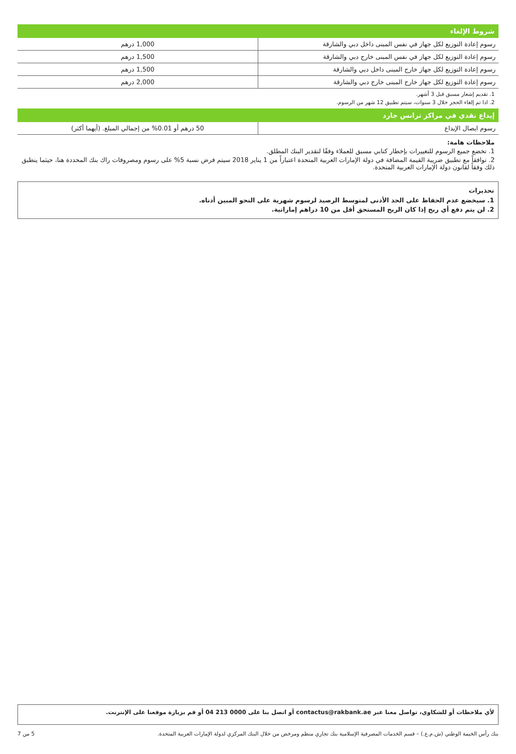شروط الإلغاء
| رسوم إعادة التوزيع لكل جهاز في نفس المبنى داخل دبي والشارقة | 1,000 درهم |
| رسوم إعادة التوزيع لكل جهاز في نفس المبنى خارج دبي والشارقة | 1,500 درهم |
| رسوم إعادة التوزيع لكل جهاز خارج المبنى داخل دبي والشارقة | 1,500 درهم |
| رسوم إعادة التوزيع لكل جهاز خارج المبنى خارج دبي والشارقة | 2,000 درهم |
1. تقديم إشعار مسبق قبل 3 أشهر.
2. اذا تم إلغاء الحجز خلال 3 سنوات، سيتم تطبيق 12 شهر من الرسوم.
إيداع نقدي في مراكز ترانس جارد
| رسوم ايصال الإيداع | 50 درهم أو 0.01% من إجمالي المبلغ. (أيهما أكثر) |
ملاحظات هامة:
1. تخضع جميع الرسوم للتغييرات بإخطار كتابي مسبق للعملاء وفقًا لتقدير البنك المطلق.
2. توافقاً مع تطبيق ضريبة القيمة المضافة في دولة الإمارات العربية المتحدة اعتباراً من 1 يناير 2018 سيتم فرض نسبة 5% على رسوم ومصروفات راك بنك المحددة هنا، حيثما ينطبق ذلك وفقاً لقانون دولة الإمارات العربية المتحدة.
تحذيرات
1. سيخضع عدم الحفاظ على الحد الأدنى لمتوسط الرصيد لرسوم شهرية على النحو المبين أدناه.
2. لن يتم دفع أي ربح إذا كان الربح المستحق أقل من 10 دراهم إماراتية.
لأي ملاحظات أو للشكاوي، تواصل معنا عبر contactus@rakbank.ae أو اتصل بنا على 0000 213 04 أو قم بزيارة موقعنا على الإنترنت.
بنك رأس الخيمة الوطني (ش.م.ع.) – قسم الخدمات المصرفية الإسلامية بنك تجاري منظم ومرخص من خلال البنك المركزي لدولة الإمارات العربية المتحدة. 5 من 7